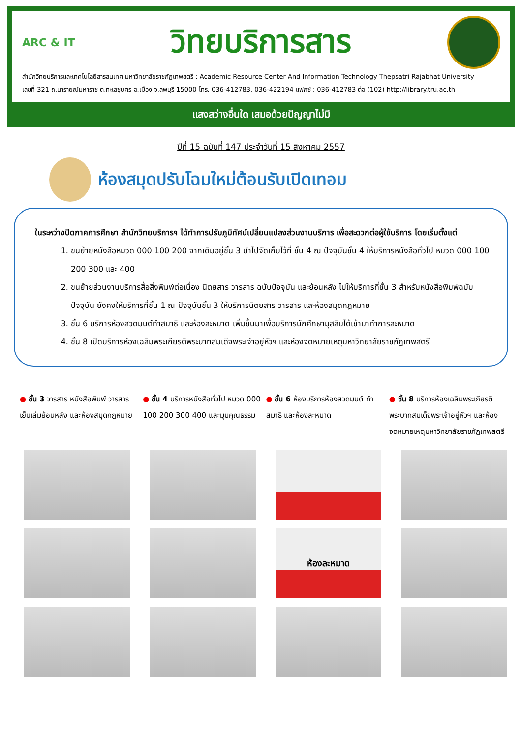ARC & IT
วิทยบริการสาร
สำนักวิทยบริการและเทคโนโลยีสารสนเทศ มหาวิทยาลัยราชภัฏเทพสตรี : Academic Resource Center And Information Technology Thepsatri Rajabhat University
เลขที่ 321 ถ.นารายณ์มหาราช ต.ทะเลชุบศร อ.เมือง จ.ลพบุรี 15000 โทร. 036-412783, 036-422194 แฟกซ์ : 036-412783 ต่อ (102) http://library.tru.ac.th
แสงสว่างอื่นใด เสมอด้วยปัญญาไม่มี
ปีที่ 15 ฉบับที่ 147 ประจำวันที่ 15 สิงหาคม 2557
ห้องสมุดปรับโฉมใหม่ต้อนรับเปิดเทอม
ในระหว่างปิดภาคการศึกษา สำนักวิทยบริการฯ ได้ทำการปรับภูมิทัศน์เปลี่ยนแปลงส่วนงานบริการ เพื่อสะดวกต่อผู้ใช้บริการ โดยเริ่มตั้งแต่
1. ขนย้ายหนังสือหมวด 000 100 200 จากเดิมอยู่ชั้น 3 นำไปจัดเก็บไว้ที่ ชั้น 4 ณ ปัจจุบันชั้น 4 ให้บริการหนังสือทั่วไป หมวด 000 100 200 300 และ 400
2. ขนย้ายส่วนงานบริการสื่อสิ่งพิมพ์ต่อเนื่อง นิตยสาร วารสาร ฉบับปัจจุบัน และย้อนหลัง ไปให้บริการที่ชั้น 3 สำหรับหนังสือพิมพ์ฉบับปัจจุบัน ยังคงให้บริการที่ชั้น 1 ณ ปัจจุบันชั้น 3 ให้บริการนิตยสาร วารสาร และห้องสมุดกฎหมาย
3. ชั้น 6 บริการห้องสวดมนต์ทำสมาธิ และห้องละหมาด เพิ่มขึ้นมาเพื่อบริการนักศึกษามุสลิมได้เข้ามาทำการละหมาด
4. ชั้น 8 เปิดบริการห้องเฉลิมพระเกียรติพระบาทสมเด็จพระเจ้าอยู่หัวฯ และห้องจดหมายเหตุมหาวิทยาลัยราชภัฏเทพสตรี
● ชั้น 3 วารสาร หนังสือพิมพ์ วารสารเย็บเล่มย้อนหลัง และห้องสมุดกฎหมาย
● ชั้น 4 บริการหนังสือทั่วไป หมวด 000 100 200 300 400 และมุมคุณธรรม
● ชั้น 6 ห้องบริการห้องสวดมนต์ ทำสมาธิ และห้องละหมาด
● ชั้น 8 บริการห้องเฉลิมพระเกียรติ พระบาทสมเด็จพระเจ้าอยู่หัวฯ และห้องจดหมายเหตุมหาวิทยาลัยราชภัฏเทพสตรี
ห้องละหมาด